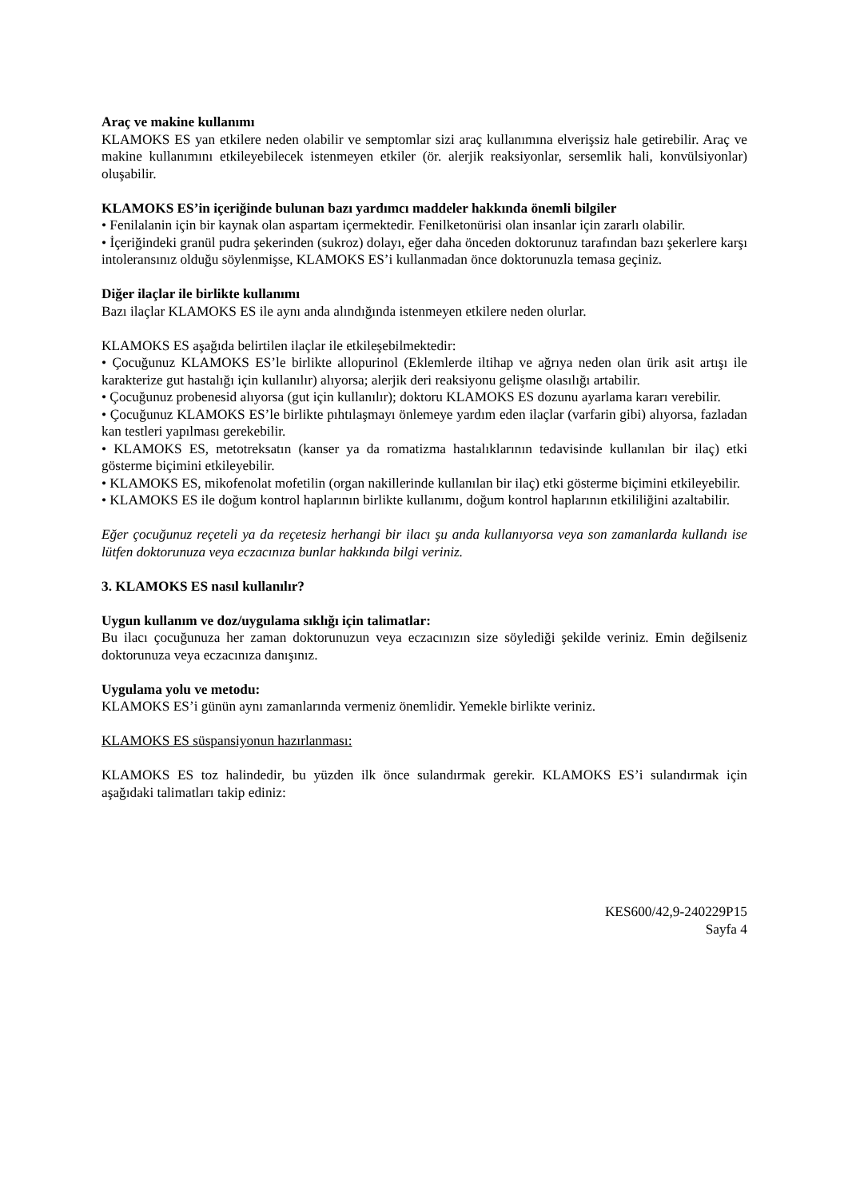Araç ve makine kullanımı
KLAMOKS ES yan etkilere neden olabilir ve semptomlar sizi araç kullanımına elverişsiz hale getirebilir. Araç ve makine kullanımını etkileyebilecek istenmeyen etkiler (ör. alerjik reaksiyonlar, sersemlik hali, konvülsiyonlar) oluşabilir.
KLAMOKS ES’in içeriğinde bulunan bazı yardımcı maddeler hakkında önemli bilgiler
• Fenilalanin için bir kaynak olan aspartam içermektedir. Fenilketonürisi olan insanlar için zararlı olabilir.
• İçeriğindeki granül pudra şekerinden (sukroz) dolayı, eğer daha önceden doktorunuz tarafından bazı şekerlere karşı intoleransınız olduğu söylenmişse, KLAMOKS ES’i kullanmadan önce doktorunuzla temasa geçiniz.
Diğer ilaçlar ile birlikte kullanımı
Bazı ilaçlar KLAMOKS ES ile aynı anda alındığında istenmeyen etkilere neden olurlar.
KLAMOKS ES aşağıda belirtilen ilaçlar ile etkileşebilmektedir:
• Çocuğunuz KLAMOKS ES’le birlikte allopurinol (Eklemlerde iltihap ve ağrıya neden olan ürik asit artışı ile karakterize gut hastalığı için kullanılır) alıyorsa; alerjik deri reaksiyonu gelişme olasılığı artabilir.
• Çocuğunuz probenesid alıyorsa (gut için kullanılır); doktoru KLAMOKS ES dozunu ayarlama kararı verebilir.
• Çocuğunuz KLAMOKS ES’le birlikte pıhtılaşmayı önlemeye yardım eden ilaçlar (varfarin gibi) alıyorsa, fazladan kan testleri yapılması gerekebilir.
• KLAMOKS ES, metotreksatın (kanser ya da romatizma hastalıklarının tedavisinde kullanılan bir ilaç) etki gösterme biçimini etkileyebilir.
• KLAMOKS ES, mikofenolat mofetilin (organ nakillerinde kullanılan bir ilaç) etki gösterme biçimini etkileyebilir.
• KLAMOKS ES ile doğum kontrol haplarının birlikte kullanımı, doğum kontrol haplarının etkililiğini azaltabilir.
Eğer çocuğunuz reçeteli ya da reçetesiz herhangi bir ilacı şu anda kullanıyorsa veya son zamanlarda kullandı ise lütfen doktorunuza veya eczacınıza bunlar hakkında bilgi veriniz.
3. KLAMOKS ES nasıl kullanılır?
Uygun kullanım ve doz/uygulama sıklığı için talimatlar:
Bu ilacı çocuğunuza her zaman doktorunuzun veya eczacınızın size söylediği şekilde veriniz. Emin değilseniz doktorunuza veya eczacınıza danışınız.
Uygulama yolu ve metodu:
KLAMOKS ES’i günün aynı zamanlarında vermeniz önemlidir. Yemekle birlikte veriniz.
KLAMOKS ES süspansiyonun hazırlanması:
KLAMOKS ES toz halindedir, bu yüzden ilk önce sulandırmak gerekir. KLAMOKS ES’i sulandırmak için aşağıdaki talimatları takip ediniz:
KES600/42,9-240229P15
Sayfa 4